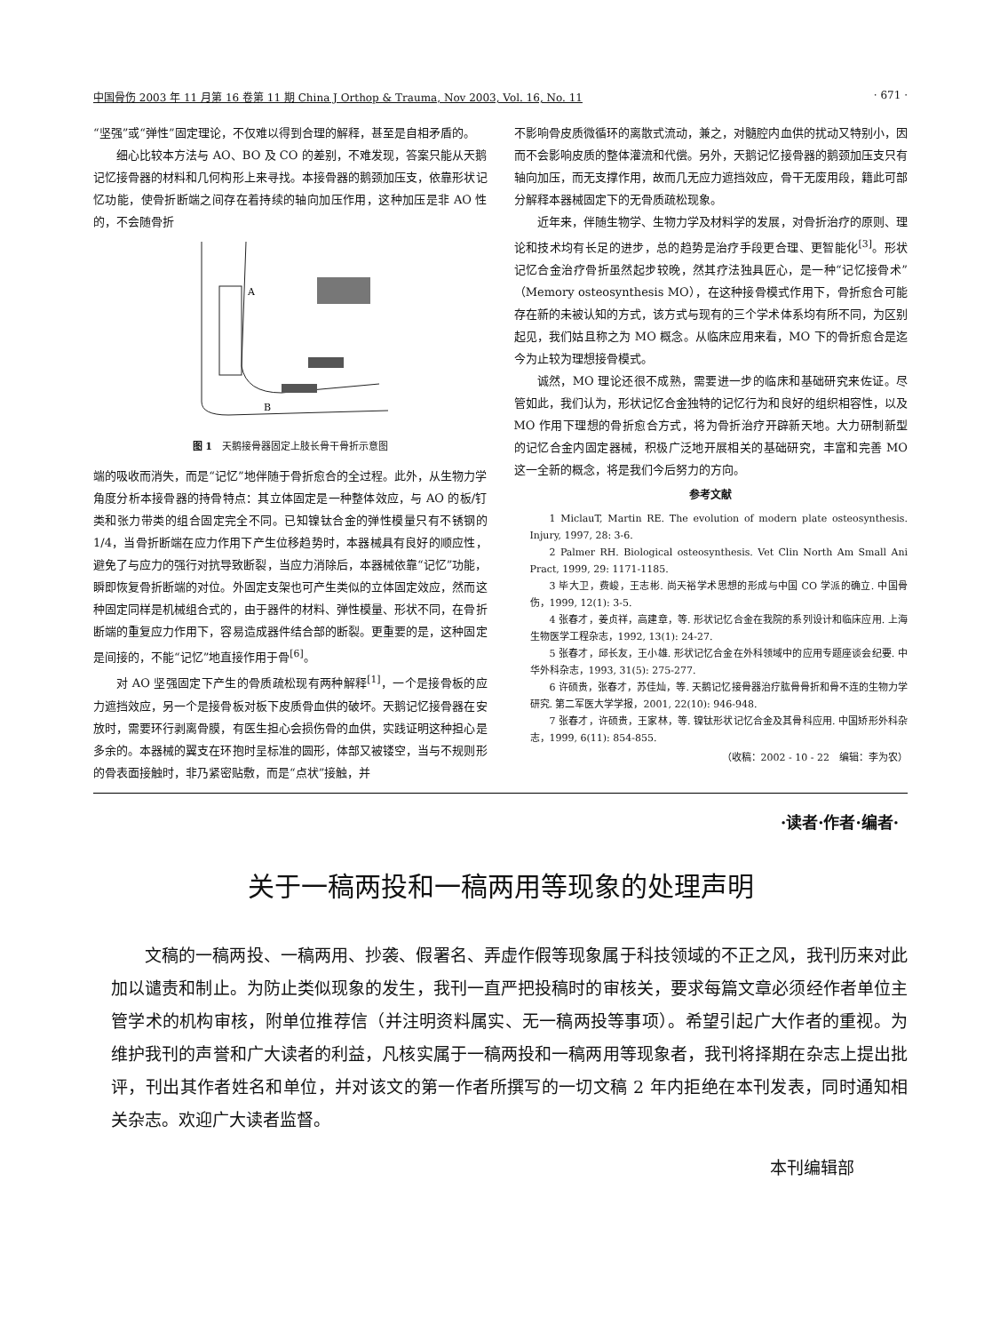中国骨伤 2003 年 11 月第 16 卷第 11 期 China J Orthop & Trauma, Nov 2003, Vol. 16, No. 11 · 671 ·
“坚强”或“弹性”固定理论，不仅难以得到合理的解释，甚至是自相矛盾的。
细心比较本方法与 AO、BO 及 CO 的差别，不难发现，答案只能从天鹅记忆接骨器的材料和几何构形上来寻找。本接骨器的鹅颈加压支，依靠形状记忆功能，使骨折断端之间存在着持续的轴向加压作用，这种加压是非 AO 性的，不会随骨折
A
B
图 1　天鹅接骨器固定上肢长骨干骨折示意图
端的吸收而消失，而是“记忆”地伴随于骨折愈合的全过程。此外，从生物力学角度分析本接骨器的持骨特点：其立体固定是一种整体效应，与 AO 的板/钉类和张力带类的组合固定完全不同。已知镍钛合金的弹性模量只有不锈钢的 1/4，当骨折断端在应力作用下产生位移趋势时，本器械具有良好的顺应性，避免了与应力的强行对抗导致断裂，当应力消除后，本器械依靠“记忆”功能，瞬即恢复骨折断端的对位。外固定支架也可产生类似的立体固定效应，然而这种固定同样是机械组合式的，由于器件的材料、弹性模量、形状不同，在骨折断端的重复应力作用下，容易造成器件结合部的断裂。更重要的是，这种固定是间接的，不能“记忆”地直接作用于骨<sup>[6]</sup>。
对 AO 坚强固定下产生的骨质疏松现有两种解释<sup>[1]</sup>，一个是接骨板的应力遮挡效应，另一个是接骨板对板下皮质骨血供的破坏。天鹅记忆接骨器在安放时，需要环行剥离骨膜，有医生担心会损伤骨的血供，实践证明这种担心是多余的。本器械的翼支在环抱时呈标准的圆形，体部又被镂空，当与不规则形的骨表面接触时，非乃紧密贴敷，而是“点状”接触，并
不影响骨皮质微循环的离散式流动，兼之，对髓腔内血供的扰动又特别小，因而不会影响皮质的整体灌流和代偿。另外，天鹅记忆接骨器的鹅颈加压支只有轴向加压，而无支撑作用，故而几无应力遮挡效应，骨干无废用段，籍此可部分解释本器械固定下的无骨质疏松现象。
近年来，伴随生物学、生物力学及材料学的发展，对骨折治疗的原则、理论和技术均有长足的进步，总的趋势是治疗手段更合理、更智能化<sup>[3]</sup>。形状记忆合金治疗骨折虽然起步较晚，然其疗法独具匠心，是一种“记忆接骨术”（Memory osteosynthesis MO），在这种接骨模式作用下，骨折愈合可能存在新的未被认知的方式，该方式与现有的三个学术体系均有所不同，为区别起见，我们姑且称之为 MO 概念。从临床应用来看，MO 下的骨折愈合是迄今为止较为理想接骨模式。
诚然，MO 理论还很不成熟，需要进一步的临床和基础研究来佐证。尽管如此，我们认为，形状记忆合金独特的记忆行为和良好的组织相容性，以及 MO 作用下理想的骨折愈合方式，将为骨折治疗开辟新天地。大力研制新型的记忆合金内固定器械，积极广泛地开展相关的基础研究，丰富和完善 MO 这一全新的概念，将是我们今后努力的方向。
参考文献
1 MiclauT, Martin RE. The evolution of modern plate osteosynthesis. Injury, 1997, 28: 3-6.
2 Palmer RH. Biological osteosynthesis. Vet Clin North Am Small Ani Pract, 1999, 29: 1171-1185.
3 毕大卫，费峻，王志彬. 尚天裕学术思想的形成与中国 CO 学派的确立. 中国骨伤，1999, 12(1): 3-5.
4 张春才，姜贞祥，高建章，等. 形状记忆合金在我院的系列设计和临床应用. 上海生物医学工程杂志，1992, 13(1): 24-27.
5 张春才，邱长友，王小雄. 形状记忆合金在外科领域中的应用专题座谈会纪要. 中华外科杂志，1993, 31(5): 275-277.
6 许硕贵，张春才，苏佳灿，等. 天鹅记忆接骨器治疗肱骨骨折和骨不连的生物力学研究. 第二军医大学学报，2001, 22(10): 946-948.
7 张春才，许硕贵，王家林，等. 镍钛形状记忆合金及其骨科应用. 中国矫形外科杂志，1999, 6(11): 854-855.
（收稿：2002 - 10 - 22　编辑：李为农）
·读者·作者·编者·
关于一稿两投和一稿两用等现象的处理声明
文稿的一稿两投、一稿两用、抄袭、假署名、弄虚作假等现象属于科技领域的不正之风，我刊历来对此加以谴责和制止。为防止类似现象的发生，我刊一直严把投稿时的审核关，要求每篇文章必须经作者单位主管学术的机构审核，附单位推荐信（并注明资料属实、无一稿两投等事项）。希望引起广大作者的重视。为维护我刊的声誉和广大读者的利益，凡核实属于一稿两投和一稿两用等现象者，我刊将择期在杂志上提出批评，刊出其作者姓名和单位，并对该文的第一作者所撰写的一切文稿 2 年内拒绝在本刊发表，同时通知相关杂志。欢迎广大读者监督。
本刊编辑部